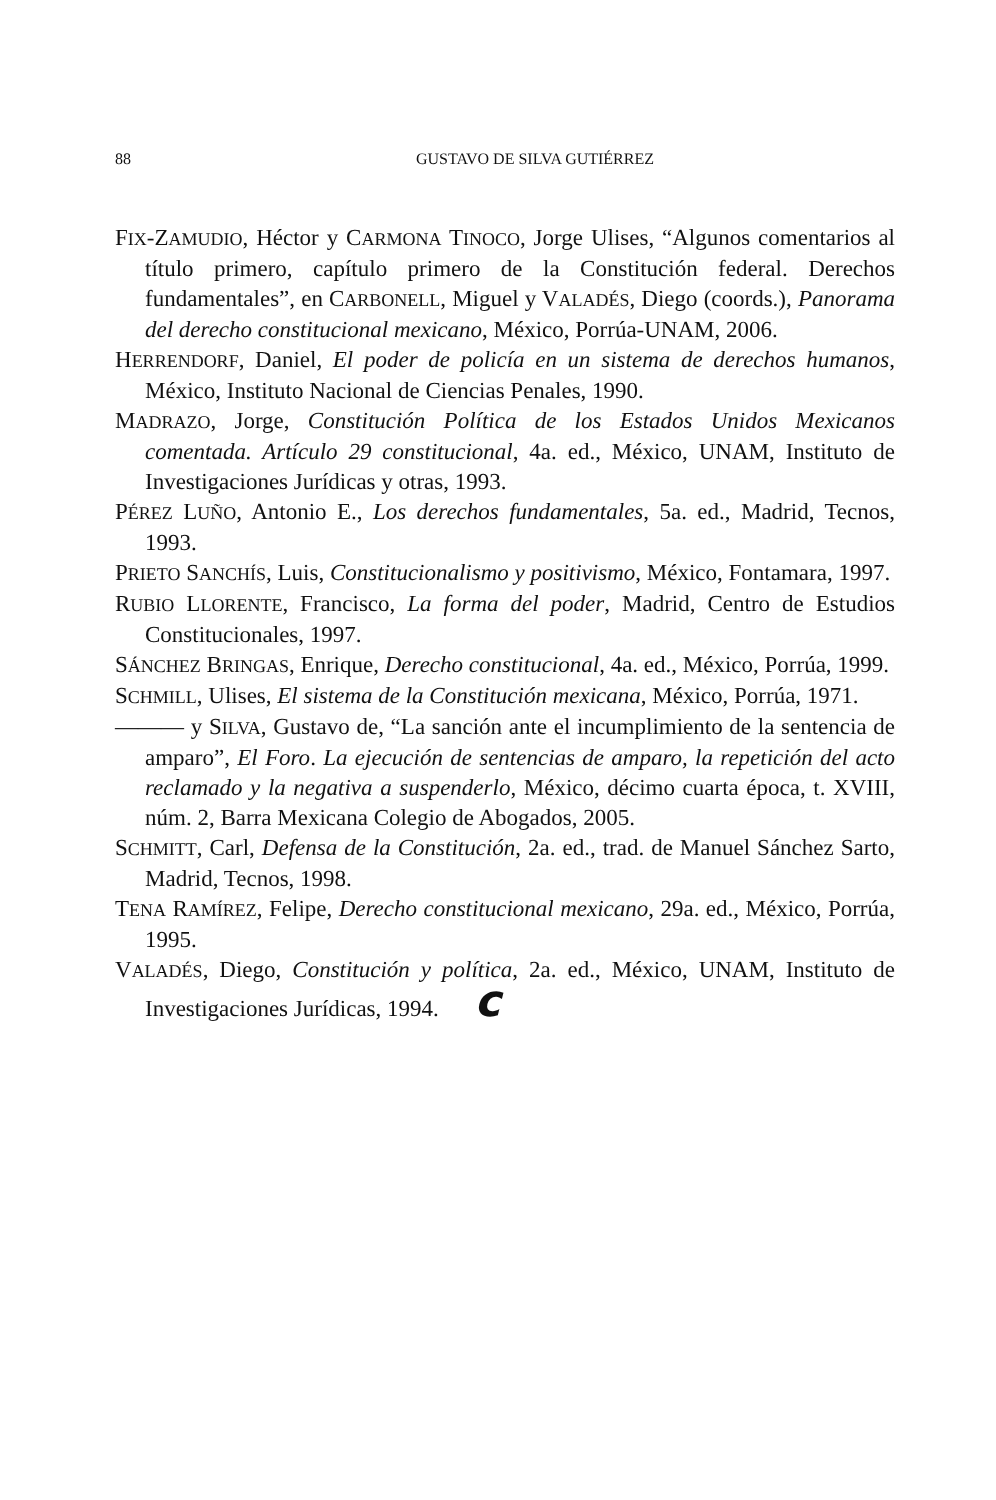88 GUSTAVO DE SILVA GUTIÉRREZ
FIX-ZAMUDIO, Héctor y CARMONA TINOCO, Jorge Ulises, “Algunos comentarios al título primero, capítulo primero de la Constitución federal. Derechos fundamentales”, en CARBONELL, Miguel y VALADÉS, Diego (coords.), Panorama del derecho constitucional mexicano, México, Porrúa-UNAM, 2006.
HERRENDORF, Daniel, El poder de policía en un sistema de derechos humanos, México, Instituto Nacional de Ciencias Penales, 1990.
MADRAZO, Jorge, Constitución Política de los Estados Unidos Mexicanos comentada. Artículo 29 constitucional, 4a. ed., México, UNAM, Instituto de Investigaciones Jurídicas y otras, 1993.
PÉREZ LUÑO, Antonio E., Los derechos fundamentales, 5a. ed., Madrid, Tecnos, 1993.
PRIETO SANCHÍS, Luis, Constitucionalismo y positivismo, México, Fontamara, 1997.
RUBIO LLORENTE, Francisco, La forma del poder, Madrid, Centro de Estudios Constitucionales, 1997.
SÁNCHEZ BRINGAS, Enrique, Derecho constitucional, 4a. ed., México, Porrúa, 1999.
SCHMILL, Ulises, El sistema de la Constitución mexicana, México, Porrúa, 1971.
——— y SILVA, Gustavo de, “La sanción ante el incumplimiento de la sentencia de amparo”, El Foro. La ejecución de sentencias de amparo, la repetición del acto reclamado y la negativa a suspenderlo, México, décimo cuarta época, t. XVIII, núm. 2, Barra Mexicana Colegio de Abogados, 2005.
SCHMITT, Carl, Defensa de la Constitución, 2a. ed., trad. de Manuel Sánchez Sarto, Madrid, Tecnos, 1998.
TENA RAMÍREZ, Felipe, Derecho constitucional mexicano, 29a. ed., México, Porrúa, 1995.
VALADÉS, Diego, Constitución y política, 2a. ed., México, UNAM, Instituto de Investigaciones Jurídicas, 1994. c